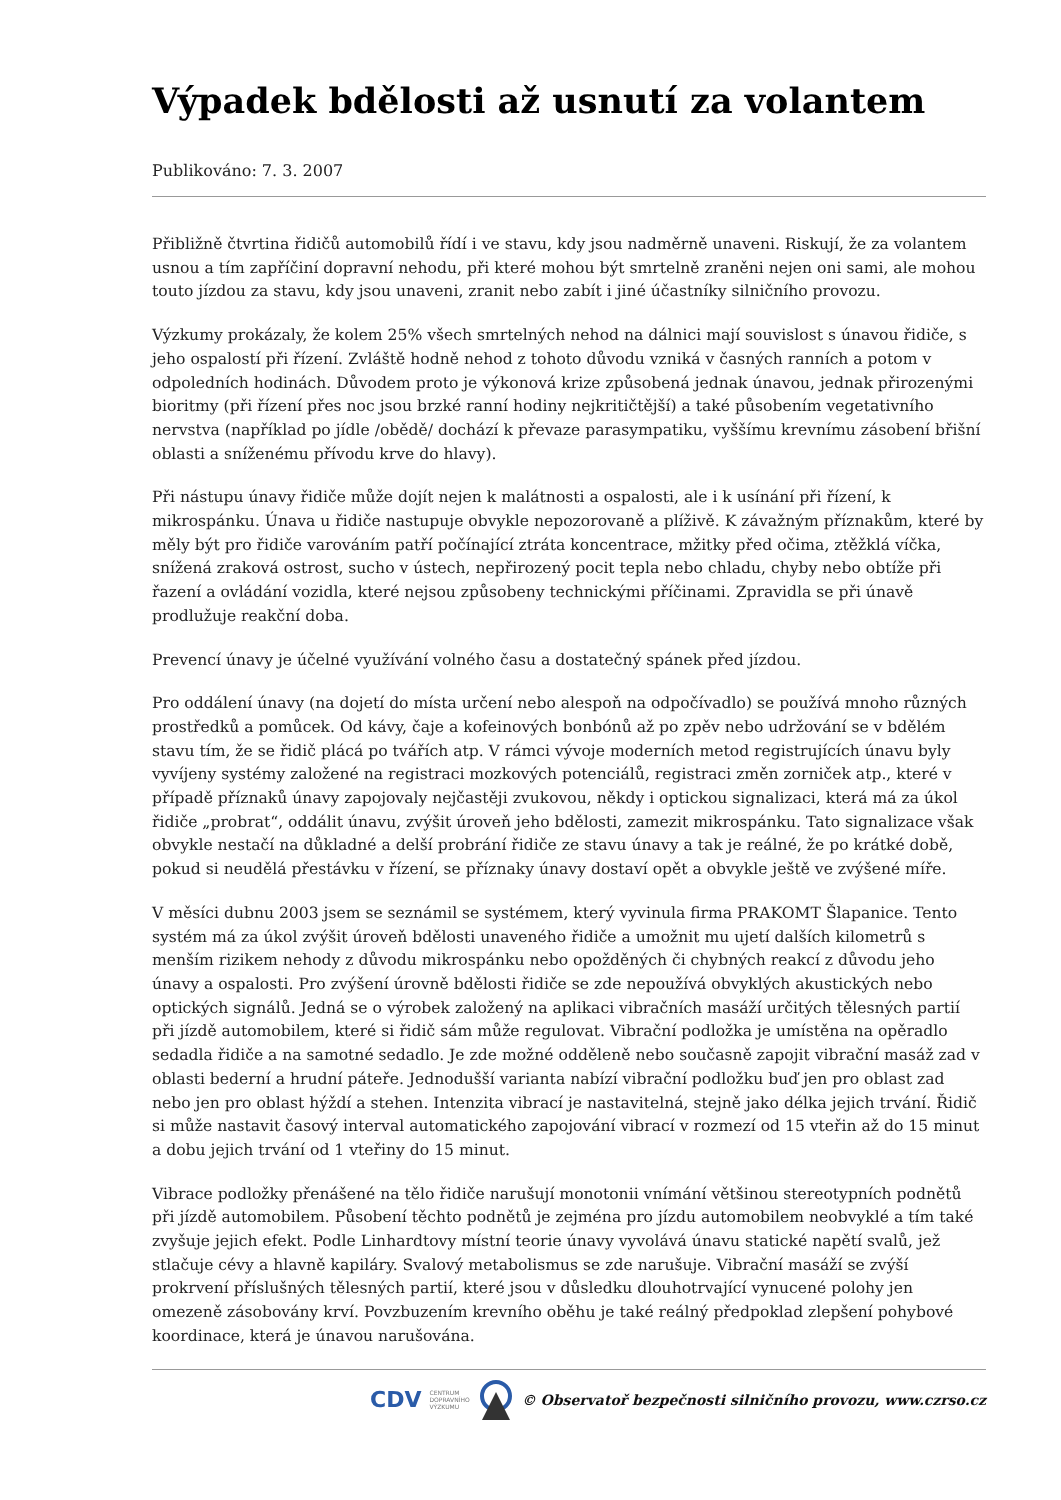Výpadek bdělosti až usnutí za volantem
Publikováno: 7. 3. 2007
Přibližně čtvrtina řidičů automobilů řídí i ve stavu, kdy jsou nadměrně unaveni. Riskují, že za volantem usnou a tím zapříčiní dopravní nehodu, při které mohou být smrtelně zraněni nejen oni sami, ale mohou touto jízdou za stavu, kdy jsou unaveni, zranit nebo zabít i jiné účastníky silničního provozu.
Výzkumy prokázaly, že kolem 25% všech smrtelných nehod na dálnici mají souvislost s únavou řidiče, s jeho ospalostí při řízení. Zvláště hodně nehod z tohoto důvodu vzniká v časných ranních a potom v odpoledních hodinách. Důvodem proto je výkonová krize způsobená jednak únavou, jednak přirozenými bioritmy (při řízení přes noc jsou brzké ranní hodiny nejkritičtější) a také působením vegetativního nervstva (například po jídle /obědě/ dochází k převaze parasympatiku, vyššímu krevnímu zásobení břišní oblasti a sníženému přívodu krve do hlavy).
Při nástupu únavy řidiče může dojít nejen k malátnosti a ospalosti, ale i k usínání při řízení, k mikrospánku. Únava u řidiče nastupuje obvykle nepozorovaně a plíživě. K závažným příznakům, které by měly být pro řidiče varováním patří počínající ztráta koncentrace, mžitky před očima, ztěžklá víčka, snížená zraková ostrost, sucho v ústech, nepřirozený pocit tepla nebo chladu, chyby nebo obtíže při řazení a ovládání vozidla, které nejsou způsobeny technickými příčinami. Zpravidla se při únavě prodlužuje reakční doba.
Prevencí únavy je účelné využívání volného času a dostatečný spánek před jízdou.
Pro oddálení únavy (na dojetí do místa určení nebo alespoň na odpočívadlo) se používá mnoho různých prostředků a pomůcek. Od kávy, čaje a kofeinových bonbónů až po zpěv nebo udržování se v bdělém stavu tím, že se řidič plácá po tvářích atp. V rámci vývoje moderních metod registrujících únavu byly vyvíjeny systémy založené na registraci mozkových potenciálů, registraci změn zorniček atp., které v případě příznaků únavy zapojovaly nejčastěji zvukovou, někdy i optickou signalizaci, která má za úkol řidiče „probrat“, oddálit únavu, zvýšit úroveň jeho bdělosti, zamezit mikrospánku. Tato signalizace však obvykle nestačí na důkladné a delší probrání řidiče ze stavu únavy a tak je reálné, že po krátké době, pokud si neudělá přestávku v řízení, se příznaky únavy dostaví opět a obvykle ještě ve zvýšené míře.
V měsíci dubnu 2003 jsem se seznámil se systémem, který vyvinula firma PRAKOMT Šlapanice. Tento systém má za úkol zvýšit úroveň bdělosti unaveného řidiče a umožnit mu ujetí dalších kilometrů s menším rizikem nehody z důvodu mikrospánku nebo opožděných či chybných reakcí z důvodu jeho únavy a ospalosti. Pro zvýšení úrovně bdělosti řidiče se zde nepoužívá obvyklých akustických nebo optických signálů. Jedná se o výrobek založený na aplikaci vibračních masáží určitých tělesných partií při jízdě automobilem, které si řidič sám může regulovat. Vibrační podložka je umístěna na opěradlo sedadla řidiče a na samotné sedadlo. Je zde možné odděleně nebo současně zapojit vibrační masáž zad v oblasti bederní a hrudní páteře. Jednodušší varianta nabízí vibrační podložku buď jen pro oblast zad nebo jen pro oblast hýždí a stehen. Intenzita vibrací je nastavitelná, stejně jako délka jejich trvání. Řidič si může nastavit časový interval automatického zapojování vibrací v rozmezí od 15 vteřin až do 15 minut a dobu jejich trvání od 1 vteřiny do 15 minut.
Vibrace podložky přenášené na tělo řidiče narušují monotonii vnímání většinou stereotypních podnětů při jízdě automobilem. Působení těchto podnětů je zejména pro jízdu automobilem neobvyklé a tím také zvyšuje jejich efekt. Podle Linhardtovy místní teorie únavy vyvolává únavu statické napětí svalů, jež stlačuje cévy a hlavně kapiláry. Svalový metabolismus se zde narušuje. Vibrační masáží se zvýší prokrvení příslušných tělesných partií, které jsou v důsledku dlouhotrvající vynucené polohy jen omezeně zásobovány krví. Povzbuzením krevního oběhu je také reálný předpoklad zlepšení pohybové koordinace, která je únavou narušována.
CDV CENTRUM
DOPRAVNÍHO
VÝZKUMU © Observatoř bezpečnosti silničního provozu, www.czrso.cz